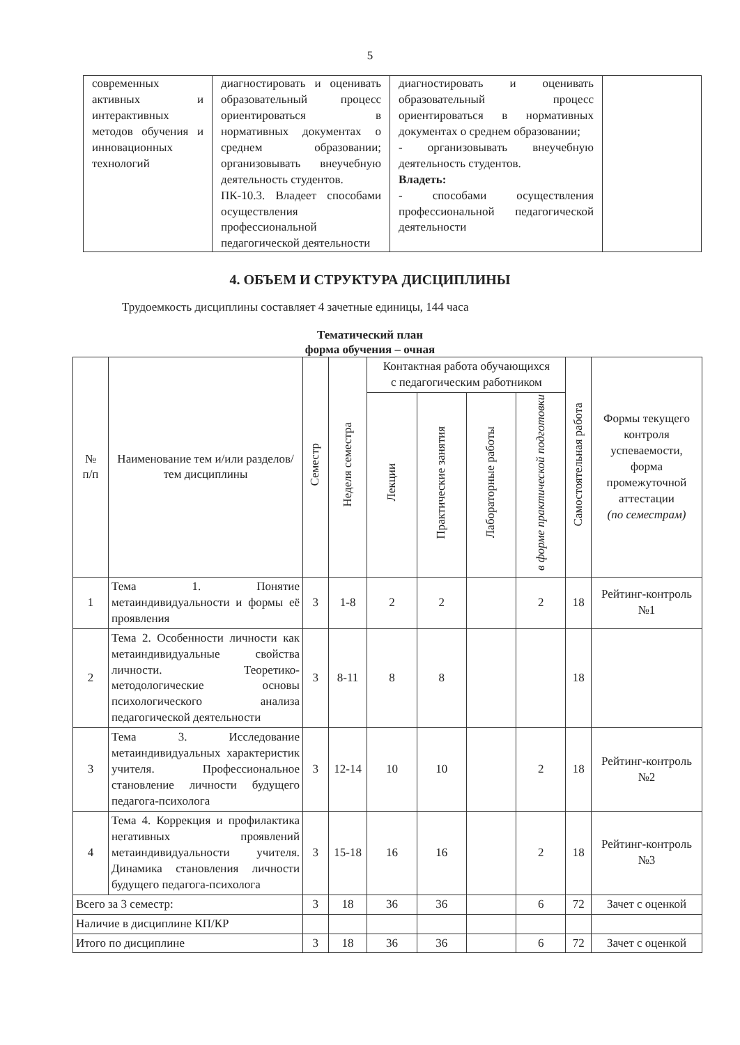5
| современных активных и интерактивных методов обучения и инновационных технологий | диагностировать и оценивать образовательный процесс ориентироваться в нормативных документах о среднем образовании; организовывать внеучебную деятельность студентов. ПК-10.3. Владеет способами осуществления профессиональной педагогической деятельности | диагностировать и оценивать образовательный процесс ориентироваться в нормативных документах о среднем образовании; - организовывать внеучебную деятельность студентов. Владеть: - способами осуществления профессиональной педагогической деятельности | |
4. ОБЪЕМ И СТРУКТУРА ДИСЦИПЛИНЫ
Трудоемкость дисциплины составляет 4 зачетные единицы, 144 часа
Тематический план
форма обучения – очная
| № п/п | Наименование тем и/или разделов/тем дисциплины | Семестр | Неделя семестра | Контактная работа обучающихся с педагогическим работником | | | | Самостоятельная работа | Формы текущего контроля успеваемости, форма промежуточной аттестации (по семестрам) |
| --- | --- | --- | --- | --- | --- | --- | --- | --- | --- |
| | | | | Лекции | Практические занятия | Лабораторные работы | в форме практической подготовки | | |
| 1 | Тема 1. Понятие метаиндивидуальности и формы её проявления | 3 | 1-8 | 2 | 2 | | 2 | 18 | Рейтинг-контроль №1 |
| 2 | Тема 2. Особенности личности как метаиндивидуальные свойства личности. Теоретико-методологические основы психологического анализа педагогической деятельности | 3 | 8-11 | 8 | 8 | | | 18 | |
| 3 | Тема 3. Исследование метаиндивидуальных характеристик учителя. Профессиональное становление личности будущего педагога-психолога | 3 | 12-14 | 10 | 10 | | 2 | 18 | Рейтинг-контроль №2 |
| 4 | Тема 4. Коррекция и профилактика негативных проявлений метаиндивидуальности учителя. Динамика становления личности будущего педагога-психолога | 3 | 15-18 | 16 | 16 | | 2 | 18 | Рейтинг-контроль №3 |
| Всего за 3 семестр: | | 3 | 18 | 36 | 36 | | 6 | 72 | Зачет с оценкой |
| Наличие в дисциплине КП/КР | | | | | | | | | |
| Итого по дисциплине | | 3 | 18 | 36 | 36 | | 6 | 72 | Зачет с оценкой |